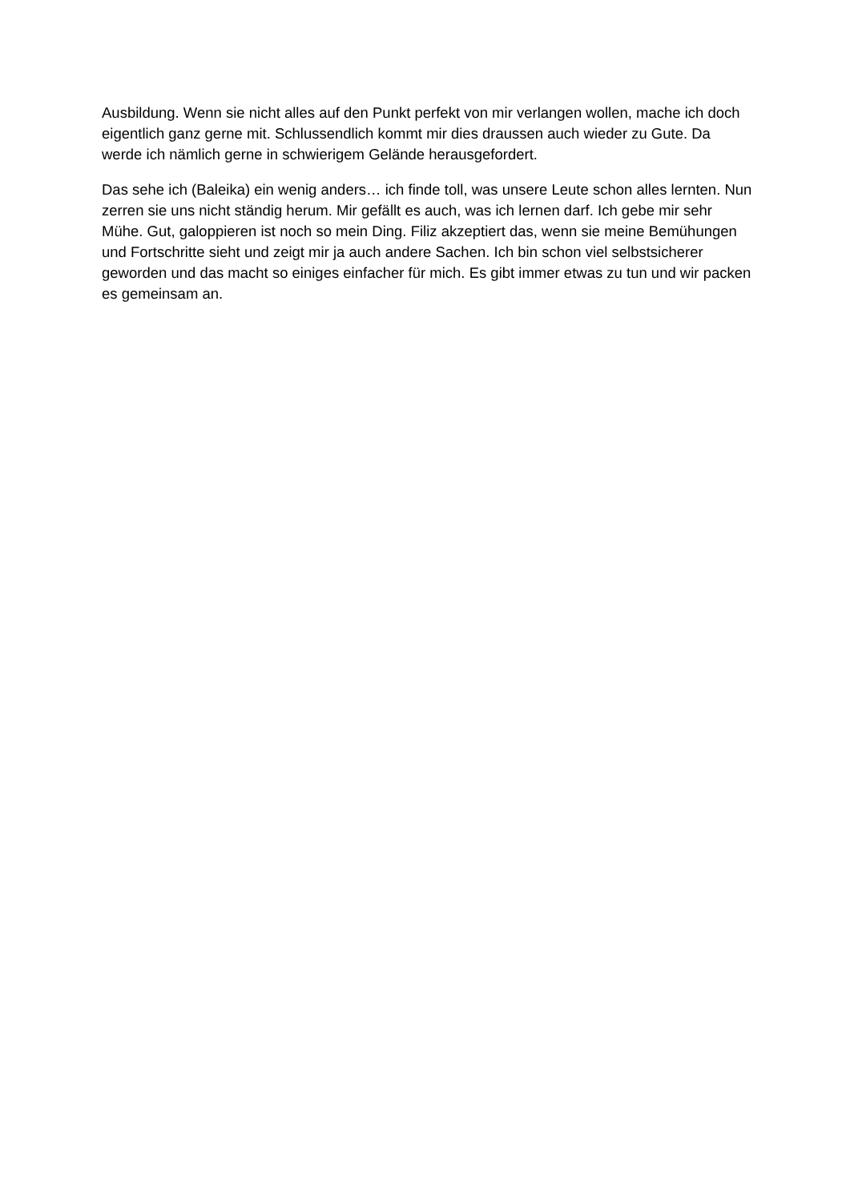Ausbildung. Wenn sie nicht alles auf den Punkt perfekt von mir verlangen wollen, mache ich doch eigentlich ganz gerne mit. Schlussendlich kommt mir dies draussen auch wieder zu Gute. Da werde ich nämlich gerne in schwierigem Gelände herausgefordert.
Das sehe ich (Baleika) ein wenig anders… ich finde toll, was unsere Leute schon alles lernten. Nun zerren sie uns nicht ständig herum. Mir gefällt es auch, was ich lernen darf. Ich gebe mir sehr Mühe. Gut, galoppieren ist noch so mein Ding. Filiz akzeptiert das, wenn sie meine Bemühungen und Fortschritte sieht und zeigt mir ja auch andere Sachen. Ich bin schon viel selbstsicherer geworden und das macht so einiges einfacher für mich. Es gibt immer etwas zu tun und wir packen es gemeinsam an.